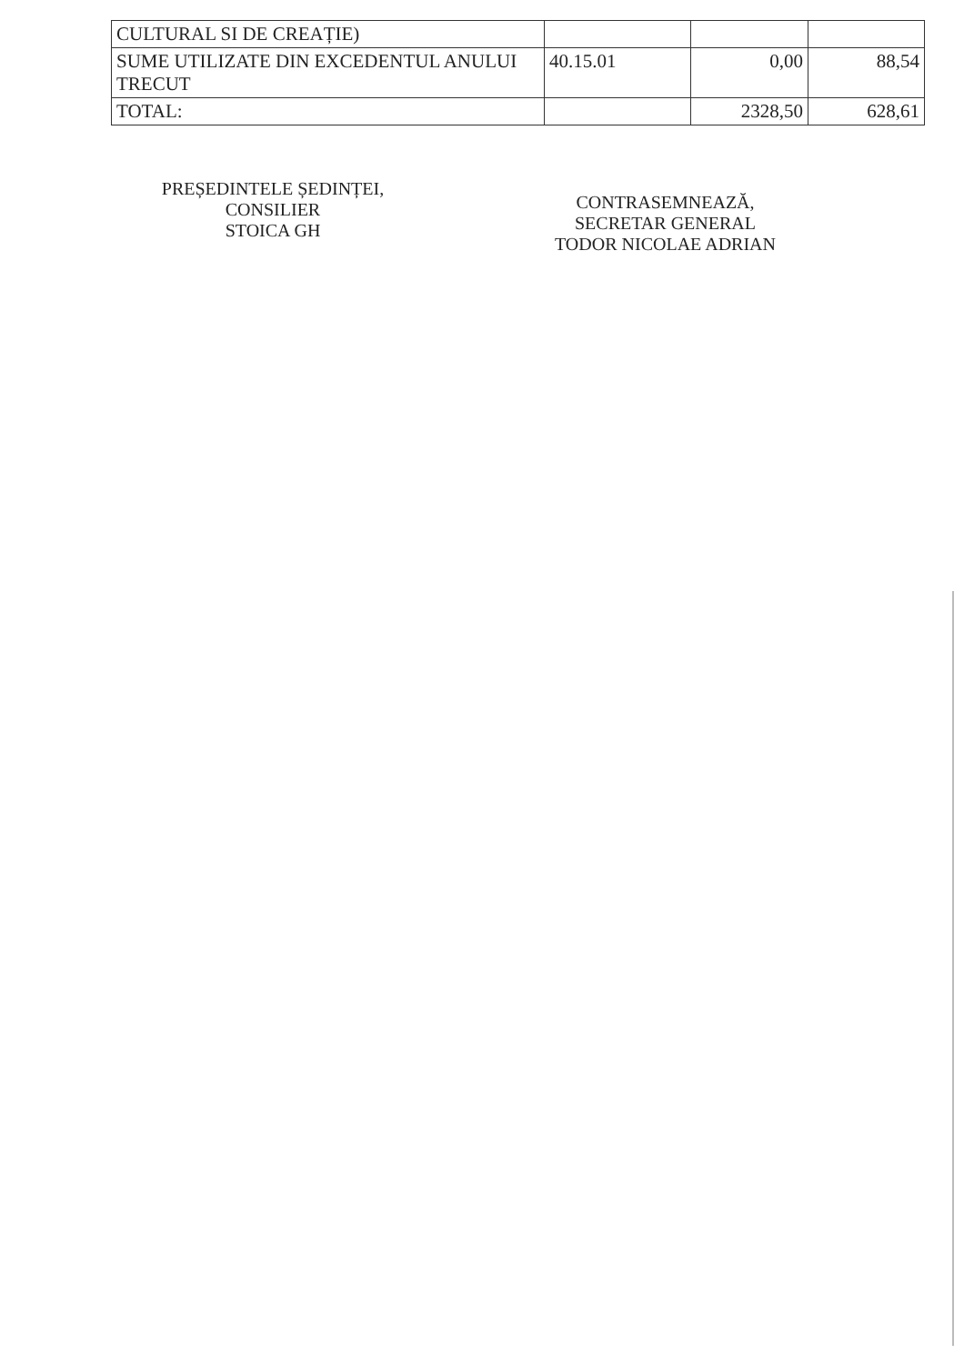| CULTURAL SI DE CREAȚIE) | | | |
| SUME UTILIZATE DIN EXCEDENTUL ANULUI TRECUT | 40.15.01 | 0,00 | 88,54 |
| TOTAL: | | 2328,50 | 628,61 |
PREȘEDINTELE ȘEDINȚEI,
CONSILIER
STOICA GH
CONTRASEMNEAZĂ,
SECRETAR GENERAL
TODOR NICOLAE ADRIAN